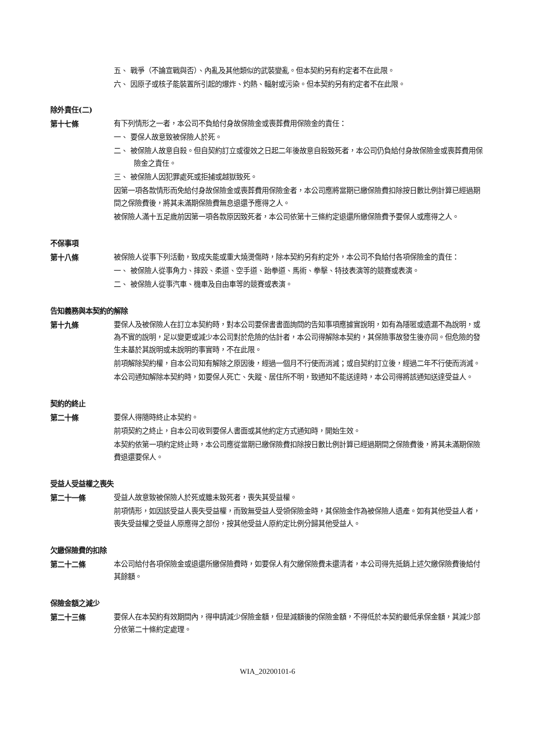五、 戰爭（不論宣戰與否）、內亂及其他類似的武裝變亂。但本契約另有約定者不在此限。
六、 因原子或核子能裝置所引起的爆炸、灼熱、輻射或污染。但本契約另有約定者不在此限。
除外責任(二)
第十七條
有下列情形之一者，本公司不負給付身故保險金或喪葬費用保險金的責任：
一、 要保人故意致被保險人於死。
二、 被保險人故意自殺。但自契約訂立或復效之日起二年後故意自殺致死者，本公司仍負給付身故保險金或喪葬費用保險金之責任。
三、 被保險人因犯罪處死或拒捕或越獄致死。
因第一項各款情形而免給付身故保險金或喪葬費用保險金者，本公司應將當期已繳保險費扣除按日數比例計算已經過期間之保險費後，將其未滿期保險費無息退還予應得之人。
被保險人滿十五足歲前因第一項各款原因致死者，本公司依第十三條約定退還所繳保險費予要保人或應得之人。
不保事項
第十八條
被保險人從事下列活動，致成失能或重大燒燙傷時，除本契約另有約定外，本公司不負給付各項保險金的責任：
一、 被保險人從事角力、摔跤、柔道、空手道、跆拳道、馬術、拳擊、特技表演等的競賽或表演。
二、 被保險人從事汽車、機車及自由車等的競賽或表演。
告知義務與本契約的解除
第十九條
要保人及被保險人在訂立本契約時，對本公司要保書書面詢問的告知事項應據實說明，如有為隱匿或遺漏不為說明，或為不實的說明，足以變更或減少本公司對於危險的估計者，本公司得解除本契約，其保險事故發生後亦同。但危險的發生未基於其說明或未說明的事實時，不在此限。
前項解除契約權，自本公司知有解除之原因後，經過一個月不行使而消滅；或自契約訂立後，經過二年不行使而消滅。
本公司通知解除本契約時，如要保人死亡、失蹤、居住所不明，致通知不能送達時，本公司得將該通知送達受益人。
契約的終止
第二十條
要保人得隨時終止本契約。
前項契約之終止，自本公司收到要保人書面或其他約定方式通知時，開始生效。
本契約依第一項約定終止時，本公司應從當期已繳保險費扣除按日數比例計算已經過期間之保險費後，將其未滿期保險費退還要保人。
受益人受益權之喪失
第二十一條
受益人故意致被保險人於死或雖未致死者，喪失其受益權。
前項情形，如因該受益人喪失受益權，而致無受益人受領保險金時，其保險金作為被保險人遺產。如有其他受益人者，喪失受益權之受益人原應得之部份，按其他受益人原約定比例分歸其他受益人。
欠繳保險費的扣除
第二十二條
本公司給付各項保險金或退還所繳保險費時，如要保人有欠繳保險費未還清者，本公司得先抵銷上述欠繳保險費後給付其餘額。
保險金額之減少
第二十三條
要保人在本契約有效期間內，得申請減少保險金額，但是減額後的保險金額，不得低於本契約最低承保金額，其減少部分依第二十條約定處理。
WIA_20200101-6